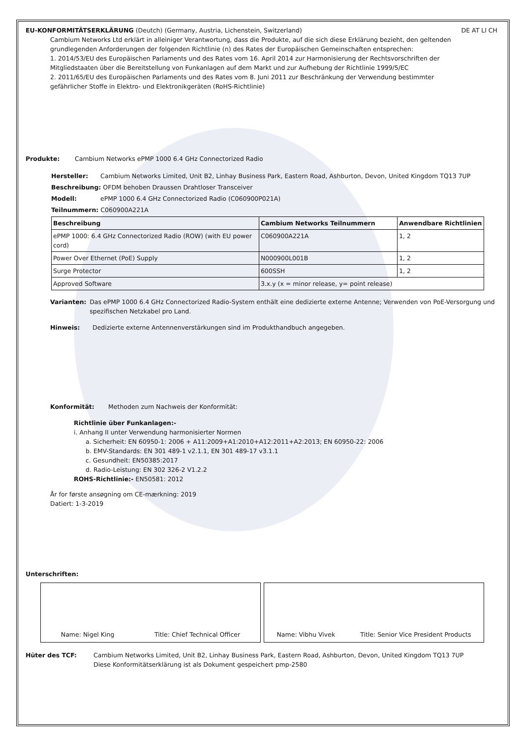EU-KONFORMITÄTSERKLÄRUNG (Deutch) (Germany, Austria, Lichenstein, Switzerland) DE AT LI CH
Cambium Networks Ltd erklärt in alleiniger Verantwortung, dass die Produkte, auf die sich diese Erklärung bezieht, den geltenden grundlegenden Anforderungen der folgenden Richtlinie (n) des Rates der Europäischen Gemeinschaften entsprechen:
1. 2014/53/EU des Europäischen Parlaments und des Rates vom 16. April 2014 zur Harmonisierung der Rechtsvorschriften der Mitgliedstaaten über die Bereitstellung von Funkanlagen auf dem Markt und zur Aufhebung der Richtlinie 1999/5/EC
2. 2011/65/EU des Europäischen Parlaments und des Rates vom 8. Juni 2011 zur Beschränkung der Verwendung bestimmter gefährlicher Stoffe in Elektro- und Elektronikgeräten (RoHS-Richtlinie)
Produkte: Cambium Networks ePMP 1000 6.4 GHz Connectorized Radio
Hersteller: Cambium Networks Limited, Unit B2, Linhay Business Park, Eastern Road, Ashburton, Devon, United Kingdom TQ13 7UP
Beschreibung: OFDM behoben Draussen Drahtloser Transceiver
Modell: ePMP 1000 6.4 GHz Connectorized Radio (C060900P021A)
Teilnummern: C060900A221A
| Beschreibung | Cambium Networks Teilnummern | Anwendbare Richtlinien |
| --- | --- | --- |
| ePMP 1000: 6.4 GHz Connectorized Radio (ROW) (with EU power cord) | C060900A221A | 1, 2 |
| Power Over Ethernet (PoE) Supply | N000900L001B | 1, 2 |
| Surge Protector | 600SSH | 1, 2 |
| Approved Software | 3.x.y (x = minor release, y= point release) | |
Varianten: Das ePMP 1000 6.4 GHz Connectorized Radio-System enthält eine dedizierte externe Antenne; Verwenden von PoE-Versorgung und spezifischen Netzkabel pro Land.
Hinweis: Dedizierte externe Antennenverstärkungen sind im Produkthandbuch angegeben.
Konformität: Methoden zum Nachweis der Konformität:
Richtlinie über Funkanlagen:-
i. Anhang II unter Verwendung harmonisierter Normen
a. Sicherheit: EN 60950-1: 2006 + A11:2009+A1:2010+A12:2011+A2:2013; EN 60950-22: 2006
b. EMV-Standards: EN 301 489-1 v2.1.1, EN 301 489-17 v3.1.1
c. Gesundheit: EN50385:2017
d. Radio-Leistung: EN 302 326-2 V1.2.2
ROHS-Richtlinie:- EN50581: 2012
År for første ansøgning om CE-mærkning: 2019
Datiert: 1-3-2019
Unterschriften:
Name: Nigel King Title: Chief Technical Officer Name: Vibhu Vivek Title: Senior Vice President Products
Hüter des TCF: Cambium Networks Limited, Unit B2, Linhay Business Park, Eastern Road, Ashburton, Devon, United Kingdom TQ13 7UP
Diese Konformitätserklärung ist als Dokument gespeichert pmp-2580